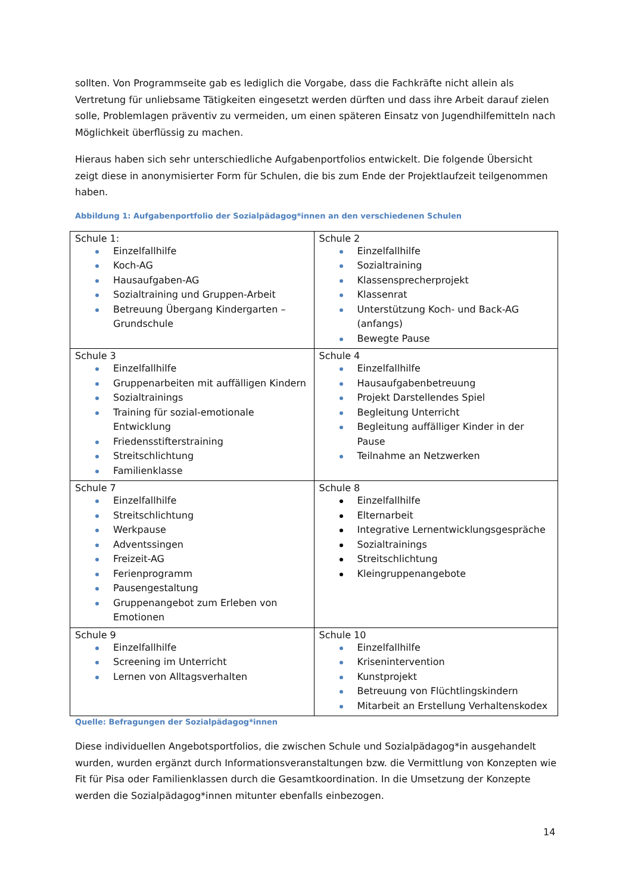sollten. Von Programmseite gab es lediglich die Vorgabe, dass die Fachkräfte nicht allein als Vertretung für unliebsame Tätigkeiten eingesetzt werden dürften und dass ihre Arbeit darauf zielen solle, Problemlagen präventiv zu vermeiden, um einen späteren Einsatz von Jugendhilfemitteln nach Möglichkeit überflüssig zu machen.
Hieraus haben sich sehr unterschiedliche Aufgabenportfolios entwickelt. Die folgende Übersicht zeigt diese in anonymisierter Form für Schulen, die bis zum Ende der Projektlaufzeit teilgenommen haben.
Abbildung 1: Aufgabenportfolio der Sozialpädagog*innen an den verschiedenen Schulen
| Schule 1: Einzelfallhilfe Koch-AG Hausaufgaben-AG Sozialtraining und Gruppen-Arbeit Betreuung Übergang Kindergarten – Grundschule | Schule 2 Einzelfallhilfe Sozialtraining Klassensprecherprojekt Klassenrat Unterstützung Koch- und Back-AG (anfangs) Bewegte Pause |
| Schule 3 Einzelfallhilfe Gruppenarbeiten mit auffälligen Kindern Sozialtrainings Training für sozial-emotionale Entwicklung Friedensstifterstraining Streitschlichtung Familienklasse | Schule 4 Einzelfallhilfe Hausaufgabenbetreuung Projekt Darstellendes Spiel Begleitung Unterricht Begleitung auffälliger Kinder in der Pause Teilnahme an Netzwerken |
| Schule 7 Einzelfallhilfe Streitschlichtung Werkpause Adventssingen Freizeit-AG Ferienprogramm Pausengestaltung Gruppenangebot zum Erleben von Emotionen | Schule 8 Einzelfallhilfe Elternarbeit Integrative Lernentwicklungsgespräche Sozialtrainings Streitschlichtung Kleingruppenangebote |
| Schule 9 Einzelfallhilfe Screening im Unterricht Lernen von Alltagsverhalten | Schule 10 Einzelfallhilfe Krisenintervention Kunstprojekt Betreuung von Flüchtlingskindern Mitarbeit an Erstellung Verhaltenskodex |
Quelle: Befragungen der Sozialpädagog*innen
Diese individuellen Angebotsportfolios, die zwischen Schule und Sozialpädagog*in ausgehandelt wurden, wurden ergänzt durch Informationsveranstaltungen bzw. die Vermittlung von Konzepten wie Fit für Pisa oder Familienklassen durch die Gesamtkoordination. In die Umsetzung der Konzepte werden die Sozialpädagog*innen mitunter ebenfalls einbezogen.
14